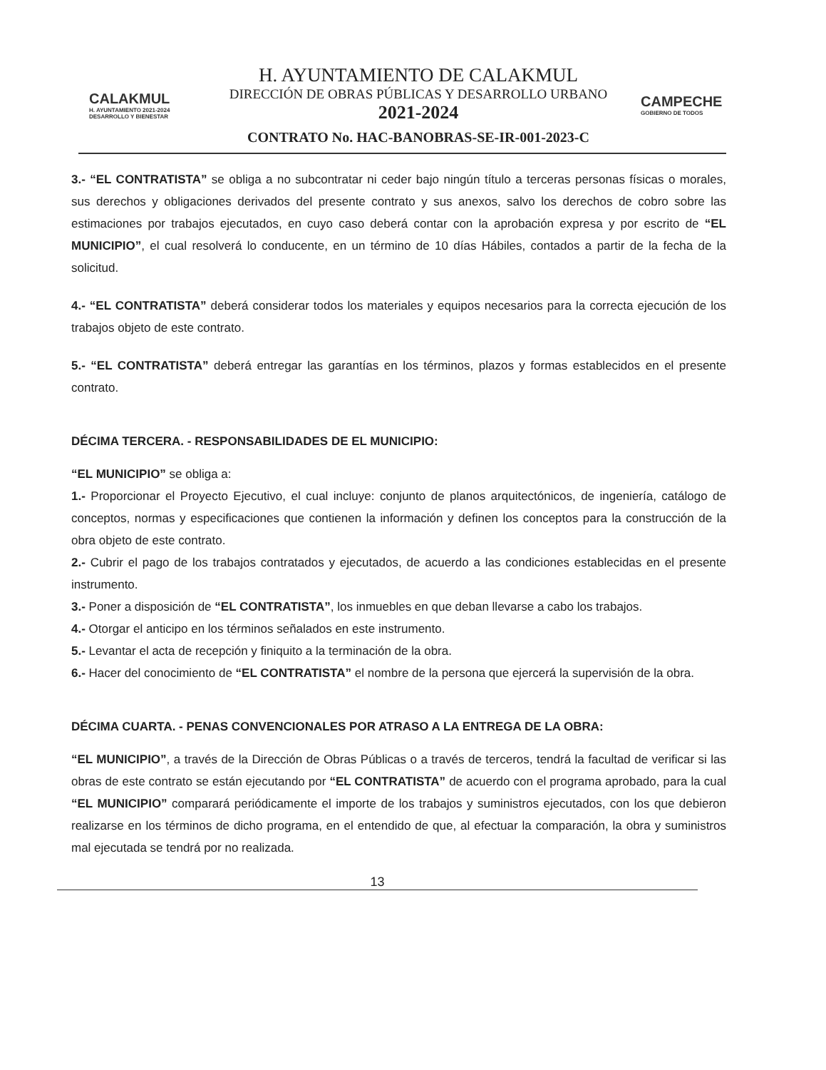CALAKMUL
H. AYUNTAMIENTO 2021-2024 DESARROLLO Y BIENESTAR
H. AYUNTAMIENTO DE CALAKMUL
DIRECCIÓN DE OBRAS PÚBLICAS Y DESARROLLO URBANO
2021-2024
CONTRATO No. HAC-BANOBRAS-SE-IR-001-2023-C
CAMPECHE
GOBIERNO DE TODOS
3.- “EL CONTRATISTA” se obliga a no subcontratar ni ceder bajo ningún título a terceras personas físicas o morales, sus derechos y obligaciones derivados del presente contrato y sus anexos, salvo los derechos de cobro sobre las estimaciones por trabajos ejecutados, en cuyo caso deberá contar con la aprobación expresa y por escrito de “EL MUNICIPIO”, el cual resolverá lo conducente, en un término de 10 días Hábiles, contados a partir de la fecha de la solicitud.
4.- “EL CONTRATISTA” deberá considerar todos los materiales y equipos necesarios para la correcta ejecución de los trabajos objeto de este contrato.
5.- “EL CONTRATISTA” deberá entregar las garantías en los términos, plazos y formas establecidos en el presente contrato.
DÉCIMA TERCERA. - RESPONSABILIDADES DE EL MUNICIPIO:
“EL MUNICIPIO” se obliga a:
1.- Proporcionar el Proyecto Ejecutivo, el cual incluye: conjunto de planos arquitectónicos, de ingeniería, catálogo de conceptos, normas y especificaciones que contienen la información y definen los conceptos para la construcción de la obra objeto de este contrato.
2.- Cubrir el pago de los trabajos contratados y ejecutados, de acuerdo a las condiciones establecidas en el presente instrumento.
3.- Poner a disposición de “EL CONTRATISTA”, los inmuebles en que deban llevarse a cabo los trabajos.
4.- Otorgar el anticipo en los términos señalados en este instrumento.
5.- Levantar el acta de recepción y finiquito a la terminación de la obra.
6.- Hacer del conocimiento de “EL CONTRATISTA” el nombre de la persona que ejercerá la supervisión de la obra.
DÉCIMA CUARTA. - PENAS CONVENCIONALES POR ATRASO A LA ENTREGA DE LA OBRA:
“EL MUNICIPIO”, a través de la Dirección de Obras Públicas o a través de terceros, tendrá la facultad de verificar si las obras de este contrato se están ejecutando por “EL CONTRATISTA” de acuerdo con el programa aprobado, para la cual “EL MUNICIPIO” comparará periódicamente el importe de los trabajos y suministros ejecutados, con los que debieron realizarse en los términos de dicho programa, en el entendido de que, al efectuar la comparación, la obra y suministros mal ejecutada se tendrá por no realizada.
13